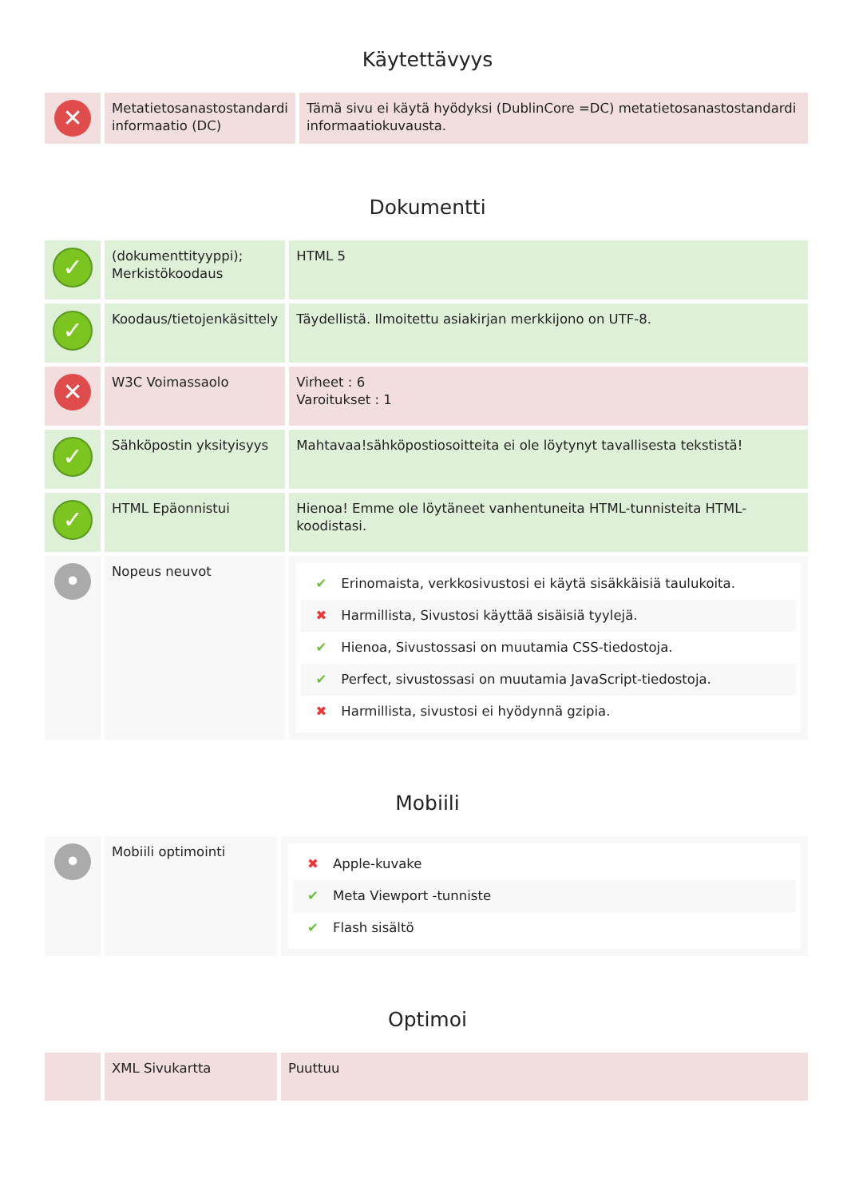Käytettävyys
| ✕ | Metatietosanastostandardi informaatio (DC) | Tämä sivu ei käytä hyödyksi (DublinCore =DC) metatietosanastostandardi informaatiokuvausta. |
Dokumentti
| ✓ | (dokumenttityyppi); Merkistökoodaus | HTML 5 |
| ✓ | Koodaus/tietojenkäsittely | Täydellistä. Ilmoitettu asiakirjan merkkijono on UTF-8. |
| ✕ | W3C Voimassaolo | Virheet : 6 Varoitukset : 1 |
| ✓ | Sähköpostin yksityisyys | Mahtavaa!sähköpostiosoitteita ei ole löytynyt tavallisesta tekstistä! |
| ✓ | HTML Epäonnistui | Hienoa! Emme ole löytäneet vanhentuneita HTML-tunnisteita HTML-koodistasi. |
| • | Nopeus neuvot | ✔ Erinomaista, verkkosivustosi ei käytä sisäkkäisiä taulukoita. ✖ Harmillista, Sivustosi käyttää sisäisiä tyylejä. ✔ Hienoa, Sivustossasi on muutamia CSS-tiedostoja. ✔ Perfect, sivustossasi on muutamia JavaScript-tiedostoja. ✖ Harmillista, sivustosi ei hyödynnä gzipia. |
Mobiili
| • | Mobiili optimointi | ✖ Apple-kuvake ✔ Meta Viewport -tunniste ✔ Flash sisältö |
Optimoi
| | XML Sivukartta | Puuttuu |